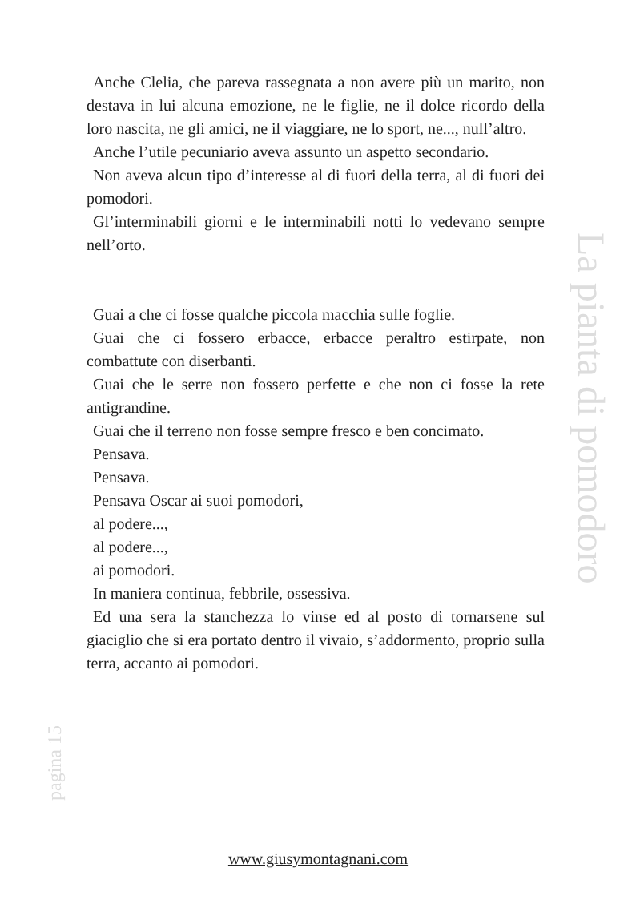Anche Clelia, che pareva rassegnata a non avere più un marito, non destava in lui alcuna emozione, ne le figlie, ne il dolce ricordo della loro nascita, ne gli amici, ne il viaggiare, ne lo sport, ne..., null’altro.
Anche l’utile pecuniario aveva assunto un aspetto secondario.
Non aveva alcun tipo d’interesse al di fuori della terra, al di fuori dei pomodori.
Gl’interminabili giorni e le interminabili notti lo vedevano sempre nell’orto.
Guai a che ci fosse qualche piccola macchia sulle foglie.
Guai che ci fossero erbacce, erbacce peraltro estirpate, non combattute con diserbanti.
Guai che le serre non fossero perfette e che non ci fosse la rete antigrandine.
Guai che il terreno non fosse sempre fresco e ben concimato.
Pensava.
Pensava.
Pensava Oscar ai suoi pomodori,
al podere...,
al podere...,
ai pomodori.
In maniera continua, febbrile, ossessiva.
Ed una sera la stanchezza lo vinse ed al posto di tornarsene sul giaciglio che si era portato dentro il vivaio, s’addormento, proprio sulla terra, accanto ai pomodori.
La pianta di pomodoro
pagina 15
www.giusymontagnani.com